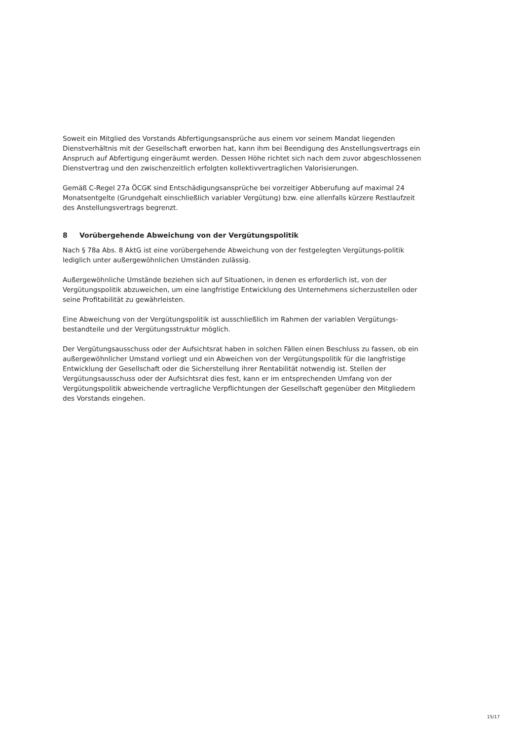Soweit ein Mitglied des Vorstands Abfertigungsansprüche aus einem vor seinem Mandat liegenden Dienstverhältnis mit der Gesellschaft erworben hat, kann ihm bei Beendigung des Anstellungsvertrags ein Anspruch auf Abfertigung eingeräumt werden. Dessen Höhe richtet sich nach dem zuvor abgeschlossenen Dienstvertrag und den zwischenzeitlich erfolgten kollektivvertraglichen Valorisierungen.
Gemäß C-Regel 27a ÖCGK sind Entschädigungsansprüche bei vorzeitiger Abberufung auf maximal 24 Monatsentgelte (Grundgehalt einschließlich variabler Vergütung) bzw. eine allenfalls kürzere Restlaufzeit des Anstellungsvertrags begrenzt.
8 Vorübergehende Abweichung von der Vergütungspolitik
Nach § 78a Abs. 8 AktG ist eine vorübergehende Abweichung von der festgelegten Vergütungs-politik lediglich unter außergewöhnlichen Umständen zulässig.
Außergewöhnliche Umstände beziehen sich auf Situationen, in denen es erforderlich ist, von der Vergütungspolitik abzuweichen, um eine langfristige Entwicklung des Unternehmens sicherzustellen oder seine Profitabilität zu gewährleisten.
Eine Abweichung von der Vergütungspolitik ist ausschließlich im Rahmen der variablen Vergütungs-bestandteile und der Vergütungsstruktur möglich.
Der Vergütungsausschuss oder der Aufsichtsrat haben in solchen Fällen einen Beschluss zu fassen, ob ein außergewöhnlicher Umstand vorliegt und ein Abweichen von der Vergütungspolitik für die langfristige Entwicklung der Gesellschaft oder die Sicherstellung ihrer Rentabilität notwendig ist. Stellen der Vergütungsausschuss oder der Aufsichtsrat dies fest, kann er im entsprechenden Umfang von der Vergütungspolitik abweichende vertragliche Verpflichtungen der Gesellschaft gegenüber den Mitgliedern des Vorstands eingehen.
15/17